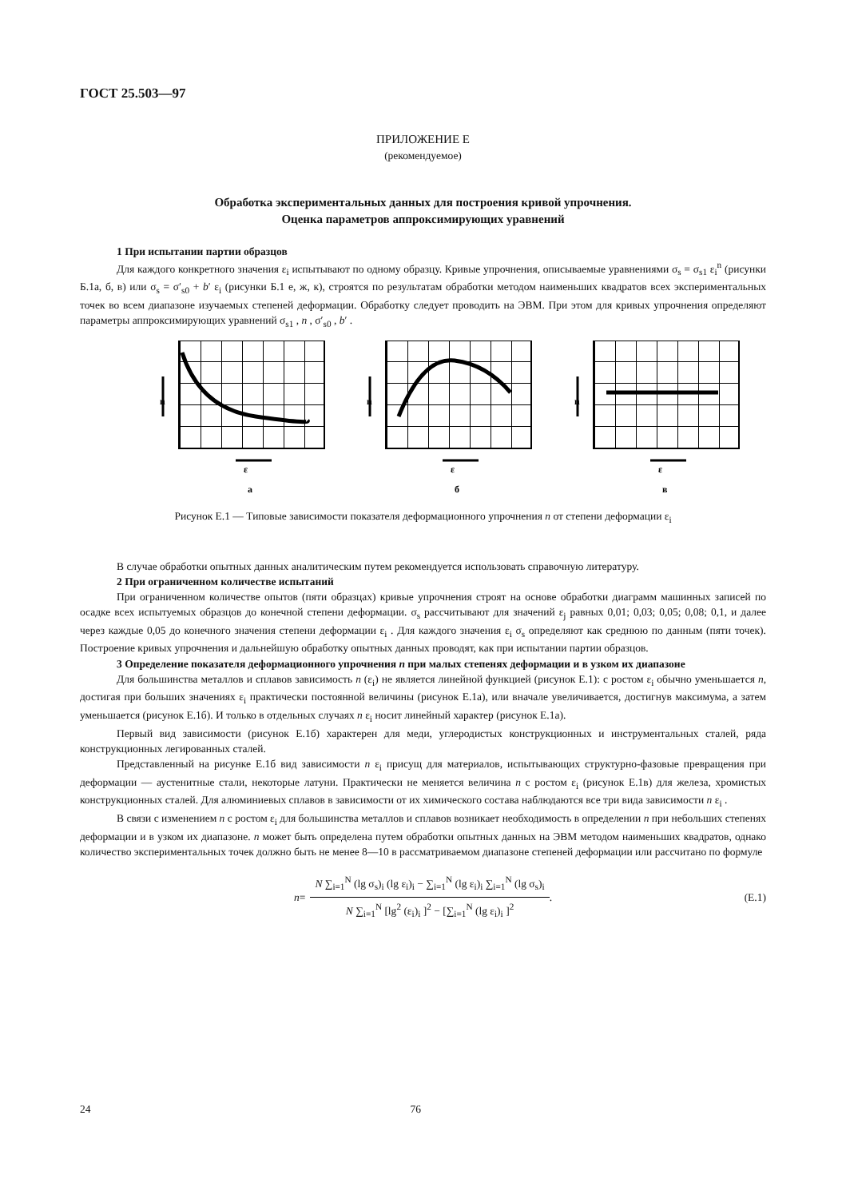ГОСТ 25.503—97
ПРИЛОЖЕНИЕ Е
(рекомендуемое)
Обработка экспериментальных данных для построения кривой упрочнения.
Оценка параметров аппроксимирующих уравнений
1 При испытании партии образцов
Для каждого конкретного значения ε<sub>i</sub> испытывают по одному образцу. Кривые упрочнения, описываемые уравнениями σ<sub>s</sub> = σ<sub>s1</sub> ε<sub>i</sub><sup>n</sup> (рисунки Б.1а, б, в) или σ<sub>s</sub> = σ′<sub>s0</sub> + b′ ε<sub>i</sub> (рисунки Б.1 е, ж, к), строятся по результатам обработки методом наименьших квадратов всех экспериментальных точек во всем диапазоне изучаемых степеней деформации. Обработку следует проводить на ЭВМ. При этом для кривых упрочнения определяют параметры аппроксимирующих уравнений σ<sub>s1</sub> , n , σ′<sub>s0</sub> , b′ .
n
ε
а
n
ε
б
n
ε
в
Рисунок Е.1 — Типовые зависимости показателя деформационного упрочнения n от степени деформации ε<sub>i</sub>
В случае обработки опытных данных аналитическим путем рекомендуется использовать справочную литературу.
2 При ограниченном количестве испытаний
При ограниченном количестве опытов (пяти образцах) кривые упрочнения строят на основе обработки диаграмм машинных записей по осадке всех испытуемых образцов до конечной степени деформации. σ<sub>s</sub> рассчитывают для значений ε<sub>j</sub> равных 0,01; 0,03; 0,05; 0,08; 0,1, и далее через каждые 0,05 до конечного значения степени деформации ε<sub>i</sub> . Для каждого значения ε<sub>i</sub> σ<sub>s</sub> определяют как среднюю по данным (пяти точек). Построение кривых упрочнения и дальнейшую обработку опытных данных проводят, как при испытании партии образцов.
3 Определение показателя деформационного упрочнения n при малых степенях деформации и в узком их диапазоне
Для большинства металлов и сплавов зависимость n (ε<sub>i</sub>) не является линейной функцией (рисунок Е.1): с ростом ε<sub>i</sub> обычно уменьшается n, достигая при больших значениях ε<sub>i</sub> практически постоянной величины (рисунок Е.1а), или вначале увеличивается, достигнув максимума, а затем уменьшается (рисунок Е.1б). И только в отдельных случаях n ε<sub>i</sub> носит линейный характер (рисунок Е.1а).
Первый вид зависимости (рисунок Е.1б) характерен для меди, углеродистых конструкционных и инструментальных сталей, ряда конструкционных легированных сталей.
Представленный на рисунке Е.1б вид зависимости n ε<sub>i</sub> присущ для материалов, испытывающих структурно-фазовые превращения при деформации — аустенитные стали, некоторые латуни. Практически не меняется величина n с ростом ε<sub>i</sub> (рисунок Е.1в) для железа, хромистых конструкционных сталей. Для алюминиевых сплавов в зависимости от их химического состава наблюдаются все три вида зависимости n ε<sub>i</sub> .
В связи с изменением n с ростом ε<sub>i</sub> для большинства металлов и сплавов возникает необходимость в определении n при небольших степенях деформации и в узком их диапазоне. n может быть определена путем обработки опытных данных на ЭВМ методом наименьших квадратов, однако количество экспериментальных точек должно быть не менее 8—10 в рассматриваемом диапазоне степеней деформации или рассчитано по формуле
n =
N ∑<sub>i=1</sub><sup>N</sup> (lg σ<sub>s</sub>)<sub>i</sub> (lg ε<sub>i</sub>)<sub>i</sub> − ∑<sub>i=1</sub><sup>N</sup> (lg ε<sub>i</sub>)<sub>i</sub> ∑<sub>i=1</sub><sup>N</sup> (lg σ<sub>s</sub>)<sub>i</sub>
N ∑<sub>i=1</sub><sup>N</sup> [lg<sup>2</sup> (ε<sub>i</sub>)<sub>i</sub> ]<sup>2</sup> − [∑<sub>i=1</sub><sup>N</sup> (lg ε<sub>i</sub>)<sub>i</sub> ]<sup>2</sup>
. (Е.1)
24 76